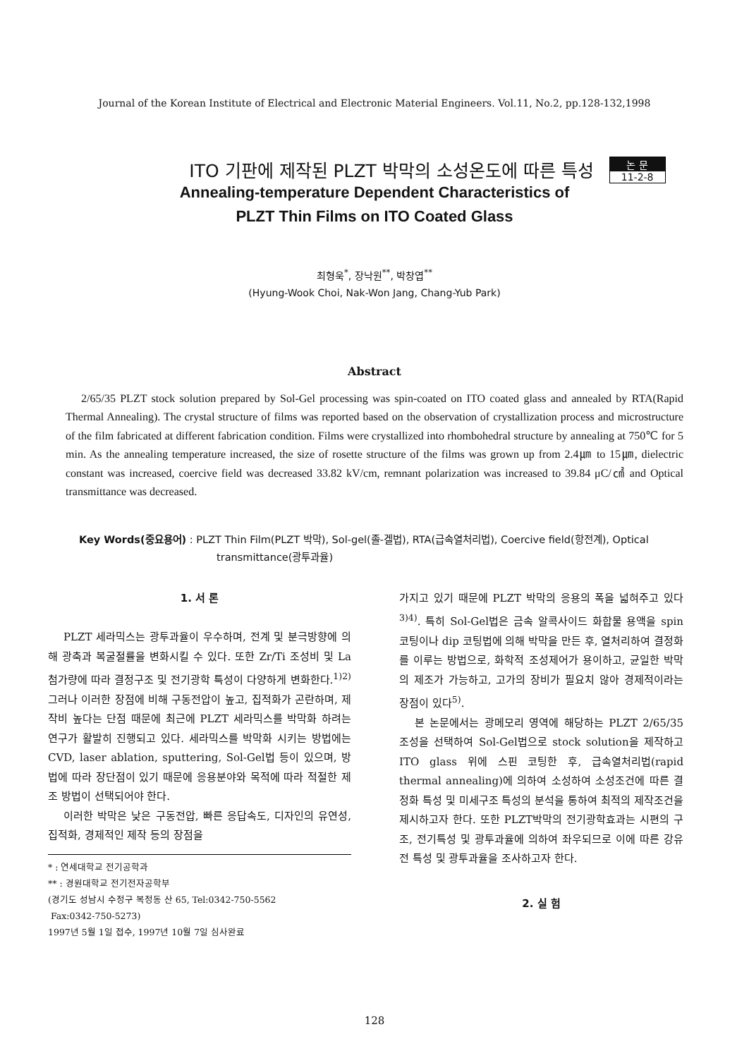Journal of the Korean Institute of Electrical and Electronic Material Engineers. Vol.11, No.2, pp.128-132,1998
ITO 기판에 제작된 PLZT 박막의 소성온도에 따른 특성
논 문
11-2-8
Annealing-temperature Dependent Characteristics of
PLZT Thin Films on ITO Coated Glass
최형욱<sup>*</sup>, 장낙원<sup>**</sup>, 박창엽<sup>**</sup>
(Hyung-Wook Choi, Nak-Won Jang, Chang-Yub Park)
Abstract
2/65/35 PLZT stock solution prepared by Sol-Gel processing was spin-coated on ITO coated glass and annealed by RTA(Rapid Thermal Annealing). The crystal structure of films was reported based on the observation of crystallization process and microstructure of the film fabricated at different fabrication condition. Films were crystallized into rhombohedral structure by annealing at 750℃ for 5 min. As the annealing temperature increased, the size of rosette structure of the films was grown up from 2.4㎛ to 15㎛, dielectric constant was increased, coercive field was decreased 33.82 kV/cm, remnant polarization was increased to 39.84 μC/㎠ and Optical transmittance was decreased.
Key Words(중요용어) : PLZT Thin Film(PLZT 박막), Sol-gel(졸-겔법), RTA(급속열처리법), Coercive field(항전계), Optical transmittance(광투과율)
1. 서 론
PLZT 세라믹스는 광투과율이 우수하며, 전계 및 분극방향에 의해 광축과 복굴절률을 변화시킬 수 있다. 또한 Zr/Ti 조성비 및 La 첨가량에 따라 결정구조 및 전기광학 특성이 다양하게 변화한다.<sup>1)2)</sup> 그러나 이러한 장점에 비해 구동전압이 높고, 집적화가 곤란하며, 제작비 높다는 단점 때문에 최근에 PLZT 세라믹스를 박막화 하려는 연구가 활발히 진행되고 있다. 세라믹스를 박막화 시키는 방법에는 CVD, laser ablation, sputtering, Sol-Gel법 등이 있으며, 방법에 따라 장단점이 있기 때문에 응용분야와 목적에 따라 적절한 제조 방법이 선택되어야 한다.
이러한 박막은 낮은 구동전압, 빠른 응답속도, 디자인의 유연성, 집적화, 경제적인 제작 등의 장점을
* : 연세대학교 전기공학과
** : 경원대학교 전기전자공학부
(경기도 성남시 수정구 복정동 산 65, Tel:0342-750-5562
Fax:0342-750-5273)
1997년 5월 1일 접수, 1997년 10월 7일 심사완료
가지고 있기 때문에 PLZT 박막의 응용의 폭을 넓혀주고 있다<sup>3)4)</sup>. 특히 Sol-Gel법은 금속 알콕사이드 화합물 용액을 spin 코팅이나 dip 코팅법에 의해 박막을 만든 후, 열처리하여 결정화를 이루는 방법으로, 화학적 조성제어가 용이하고, 균일한 박막의 제조가 가능하고, 고가의 장비가 필요치 않아 경제적이라는 장점이 있다<sup>5)</sup>.
본 논문에서는 광메모리 영역에 해당하는 PLZT 2/65/35 조성을 선택하여 Sol-Gel법으로 stock solution을 제작하고 ITO glass 위에 스핀 코팅한 후, 급속열처리법(rapid thermal annealing)에 의하여 소성하여 소성조건에 따른 결정화 특성 및 미세구조 특성의 분석을 통하여 최적의 제작조건을 제시하고자 한다. 또한 PLZT박막의 전기광학효과는 시편의 구조, 전기특성 및 광투과율에 의하여 좌우되므로 이에 따른 강유전 특성 및 광투과율을 조사하고자 한다.
2. 실 험
128